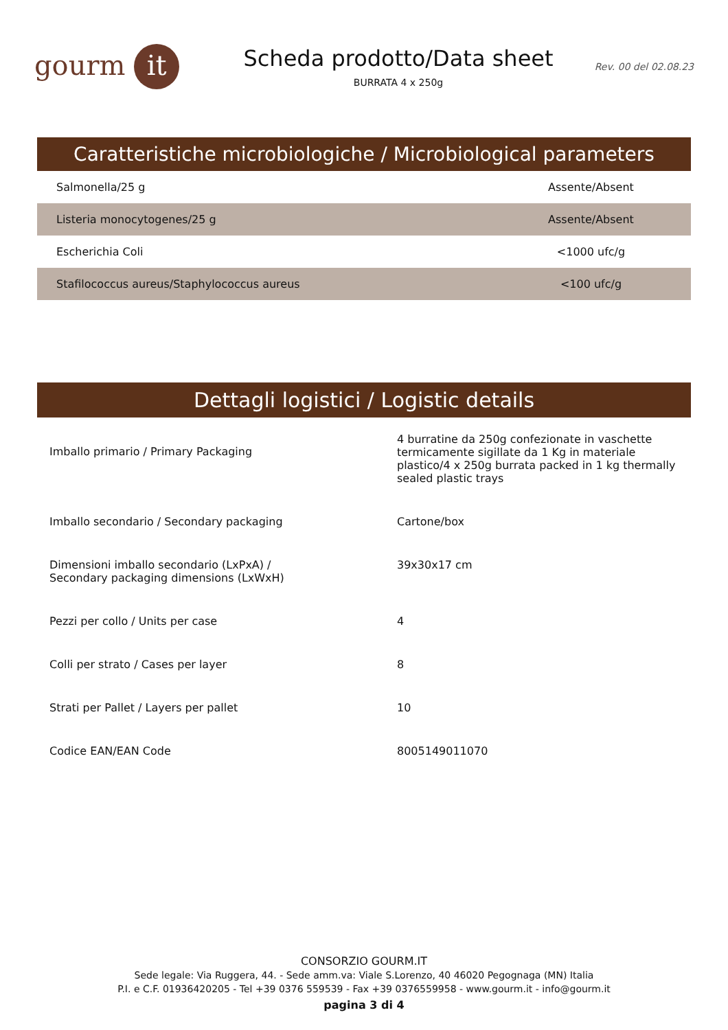gourm it
Scheda prodotto/Data sheet
BURRATA 4 x 250g
Rev. 00 del 02.08.23
Caratteristiche microbiologiche / Microbiological parameters
| Salmonella/25 g | Assente/Absent |
| Listeria monocytogenes/25 g | Assente/Absent |
| Escherichia Coli | <1000 ufc/g |
| Stafilococcus aureus/Staphylococcus aureus | <100 ufc/g |
Dettagli logistici / Logistic details
| Imballo primario / Primary Packaging | 4 burratine da 250g confezionate in vaschette termicamente sigillate da 1 Kg in materiale plastico/4 x 250g burrata packed in 1 kg thermally sealed plastic trays |
| Imballo secondario / Secondary packaging | Cartone/box |
| Dimensioni imballo secondario (LxPxA) / Secondary packaging dimensions (LxWxH) | 39x30x17 cm |
| Pezzi per collo / Units per case | 4 |
| Colli per strato / Cases per layer | 8 |
| Strati per Pallet / Layers per pallet | 10 |
| Codice EAN/EAN Code | 8005149011070 |
CONSORZIO GOURM.IT
Sede legale: Via Ruggera, 44. - Sede amm.va: Viale S.Lorenzo, 40 46020 Pegognaga (MN) Italia
P.I. e C.F. 01936420205 - Tel +39 0376 559539 - Fax +39 0376559958 - www.gourm.it - info@gourm.it
pagina 3 di 4